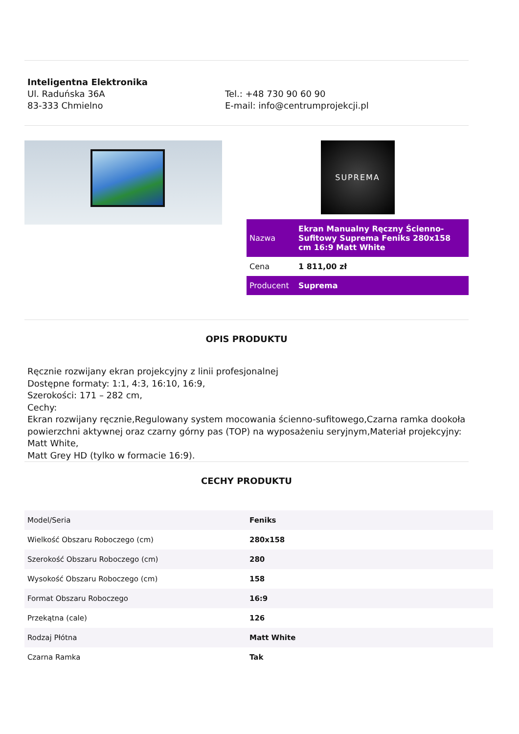Inteligentna Elektronika
Ul. Raduńska 36A
83-333 Chmielno
Tel.: +48 730 90 60 90
E-mail: info@centrumprojekcji.pl
SUPREMA
| Nazwa | Ekran Manualny Ręczny Ścienno-Sufitowy Suprema Feniks 280x158 cm 16:9 Matt White |
| Cena | 1 811,00 zł |
| Producent | Suprema |
OPIS PRODUKTU
Ręcznie rozwijany ekran projekcyjny z linii profesjonalnej
Dostępne formaty: 1:1, 4:3, 16:10, 16:9,
Szerokości: 171 – 282 cm,
Cechy:
Ekran rozwijany ręcznie,Regulowany system mocowania ścienno-sufitowego,Czarna ramka dookoła powierzchni aktywnej oraz czarny górny pas (TOP) na wyposażeniu seryjnym,Materiał projekcyjny: Matt White,
Matt Grey HD (tylko w formacie 16:9).
CECHY PRODUKTU
| Model/Seria | Feniks |
| Wielkość Obszaru Roboczego (cm) | 280x158 |
| Szerokość Obszaru Roboczego (cm) | 280 |
| Wysokość Obszaru Roboczego (cm) | 158 |
| Format Obszaru Roboczego | 16:9 |
| Przekątna (cale) | 126 |
| Rodzaj Płótna | Matt White |
| Czarna Ramka | Tak |